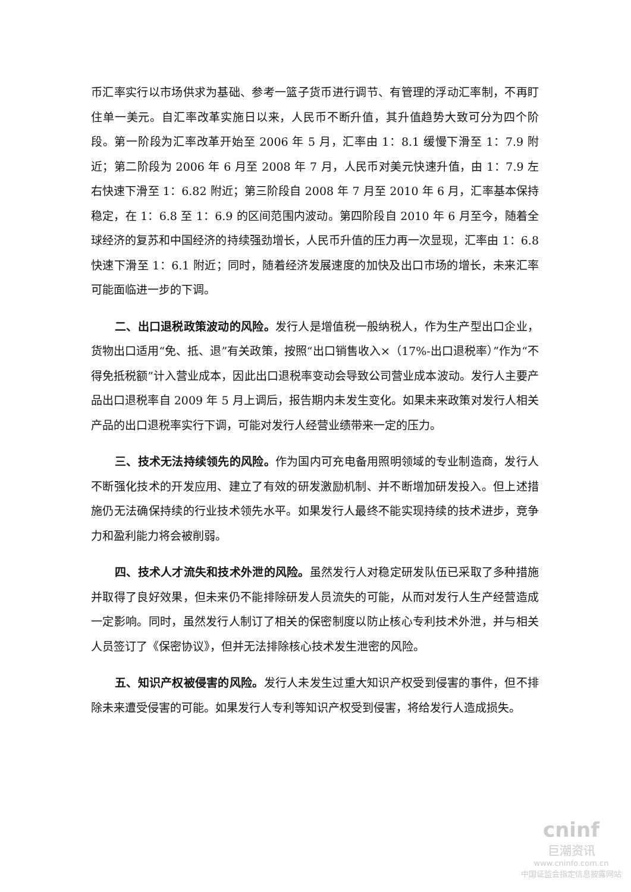币汇率实行以市场供求为基础、参考一篮子货币进行调节、有管理的浮动汇率制，不再盯住单一美元。自汇率改革实施日以来，人民币不断升值，其升值趋势大致可分为四个阶段。第一阶段为汇率改革开始至 2006 年 5 月，汇率由 1：8.1 缓慢下滑至 1：7.9 附近；第二阶段为 2006 年 6 月至 2008 年 7 月，人民币对美元快速升值，由 1：7.9 左右快速下滑至 1：6.82 附近；第三阶段自 2008 年 7 月至 2010 年 6 月，汇率基本保持稳定，在 1：6.8 至 1：6.9 的区间范围内波动。第四阶段自 2010 年 6 月至今，随着全球经济的复苏和中国经济的持续强劲增长，人民币升值的压力再一次显现，汇率由 1：6.8 快速下滑至 1：6.1 附近；同时，随着经济发展速度的加快及出口市场的增长，未来汇率可能面临进一步的下调。
二、出口退税政策波动的风险。发行人是增值税一般纳税人，作为生产型出口企业，货物出口适用“免、抵、退”有关政策，按照“出口销售收入×（17%-出口退税率）”作为“不得免抵税额”计入营业成本，因此出口退税率变动会导致公司营业成本波动。发行人主要产品出口退税率自 2009 年 5 月上调后，报告期内未发生变化。如果未来政策对发行人相关产品的出口退税率实行下调，可能对发行人经营业绩带来一定的压力。
三、技术无法持续领先的风险。作为国内可充电备用照明领域的专业制造商，发行人不断强化技术的开发应用、建立了有效的研发激励机制、并不断增加研发投入。但上述措施仍无法确保持续的行业技术领先水平。如果发行人最终不能实现持续的技术进步，竞争力和盈利能力将会被削弱。
四、技术人才流失和技术外泄的风险。虽然发行人对稳定研发队伍已采取了多种措施并取得了良好效果，但未来仍不能排除研发人员流失的可能，从而对发行人生产经营造成一定影响。同时，虽然发行人制订了相关的保密制度以防止核心专利技术外泄，并与相关人员签订了《保密协议》，但并无法排除核心技术发生泄密的风险。
五、知识产权被侵害的风险。发行人未发生过重大知识产权受到侵害的事件，但不排除未来遭受侵害的可能。如果发行人专利等知识产权受到侵害，将给发行人造成损失。
cninf
巨潮资讯
www.cninfo.com.cn
中国证监会指定信息披露网站